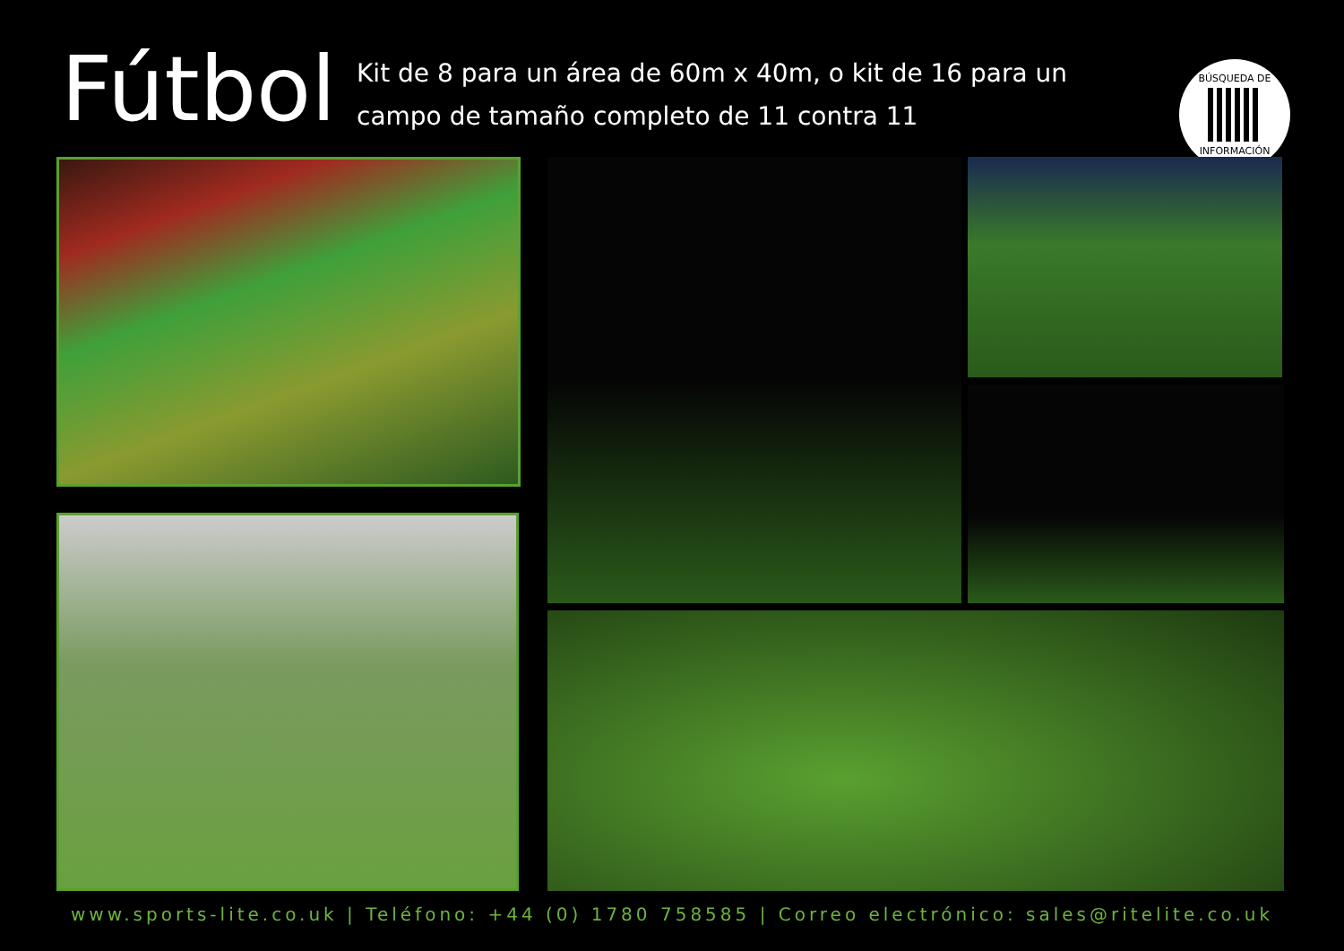Fútbol
Kit de 8 para un área de 60m x 40m, o kit de 16 para un campo de tamaño completo de 11 contra 11
BÚSQUEDA DE
INFORMACIÓN
www.sports-lite.co.uk | Teléfono: +44 (0) 1780 758585 | Correo electrónico: sales@ritelite.co.uk